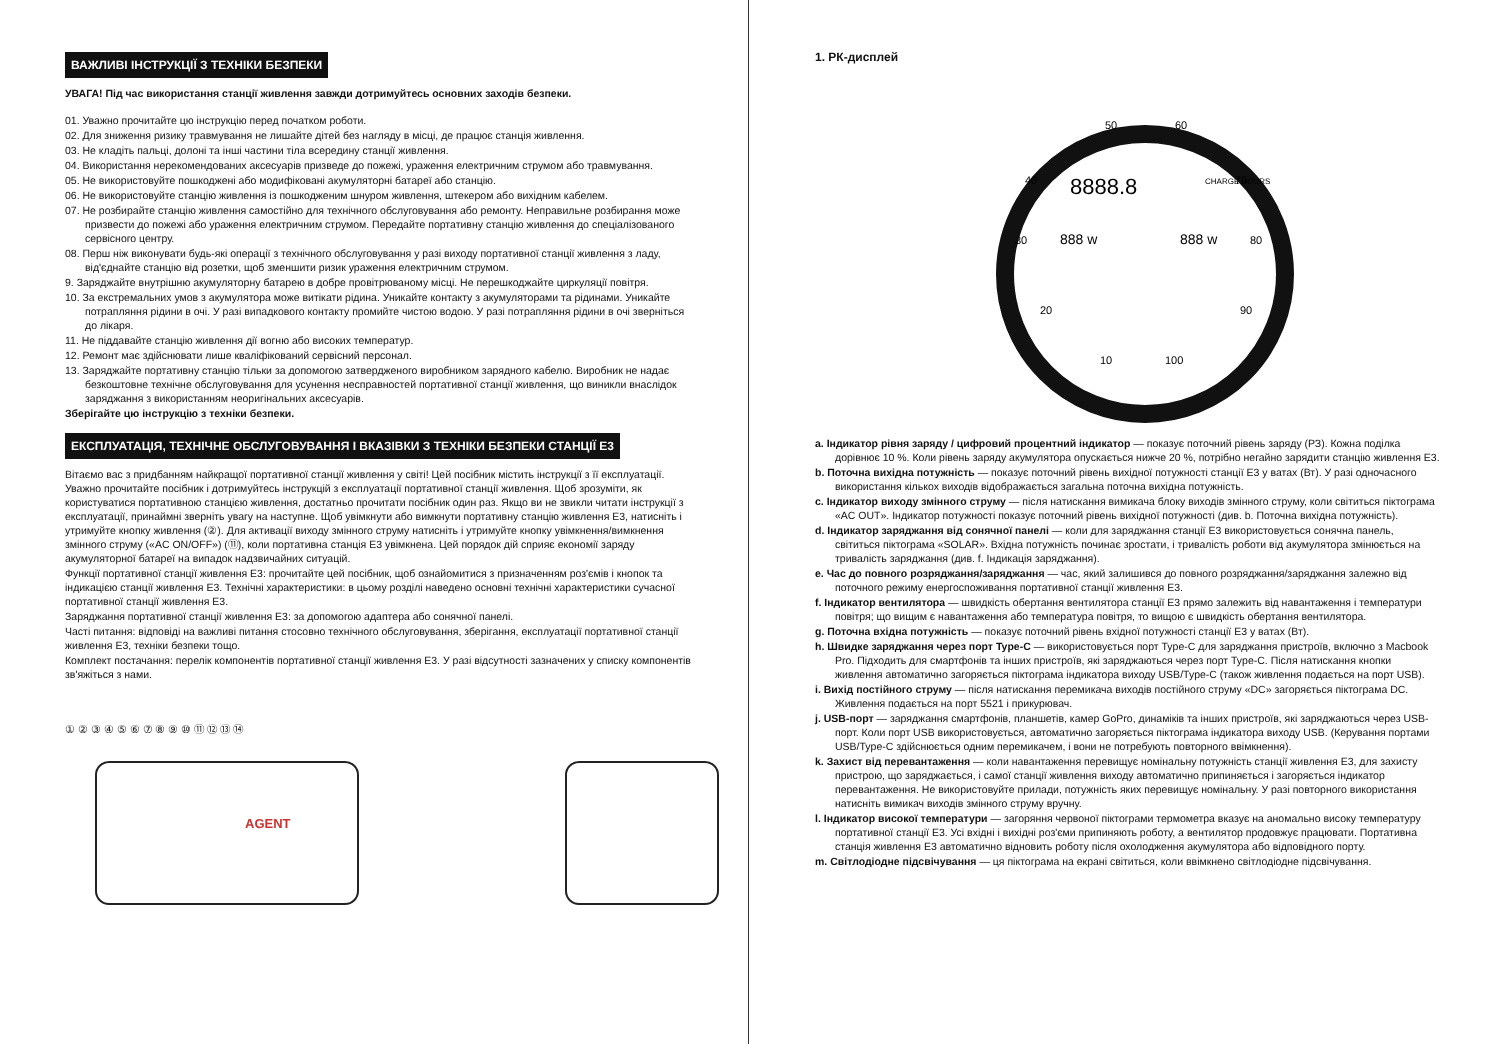ВАЖЛИВІ ІНСТРУКЦІЇ З ТЕХНІКИ БЕЗПЕКИ
УВАГА! Під час використання станції живлення завжди дотримуйтесь основних заходів безпеки.
01. Уважно прочитайте цю інструкцію перед початком роботи.
02. Для зниження ризику травмування не лишайте дітей без нагляду в місці, де працює станція живлення.
03. Не кладіть пальці, долоні та інші частини тіла всередину станції живлення.
04. Використання нерекомендованих аксесуарів призведе до пожежі, ураження електричним струмом або травмування.
05. Не використовуйте пошкоджені або модифіковані акумуляторні батареї або станцію.
06. Не використовуйте станцію живлення із пошкодженим шнуром живлення, штекером або вихідним кабелем.
07. Не розбирайте станцію живлення самостійно для технічного обслуговування або ремонту. Неправильне розбирання може призвести до пожежі або ураження електричним струмом. Передайте портативну станцію живлення до спеціалізованого сервісного центру.
08. Перш ніж виконувати будь-які операції з технічного обслуговування у разі виходу портативної станції живлення з ладу, від'єднайте станцію від розетки, щоб зменшити ризик ураження електричним струмом.
9. Заряджайте внутрішню акумуляторну батарею в добре провітрюваному місці. Не перешкоджайте циркуляції повітря.
10. За екстремальних умов з акумулятора може витікати рідина. Уникайте контакту з акумуляторами та рідинами. Уникайте потрапляння рідини в очі. У разі випадкового контакту промийте чистою водою. У разі потрапляння рідини в очі зверніться до лікаря.
11. Не піддавайте станцію живлення дії вогню або високих температур.
12. Ремонт має здійснювати лише кваліфікований сервісний персонал.
13. Заряджайте портативну станцію тільки за допомогою затвердженого виробником зарядного кабелю. Виробник не надає безкоштовне технічне обслуговування для усунення несправностей портативної станції живлення, що виникли внаслідок заряджання з використанням неоригінальних аксесуарів.
Зберігайте цю інструкцію з техніки безпеки.
ЕКСПЛУАТАЦІЯ, ТЕХНІЧНЕ ОБСЛУГОВУВАННЯ І ВКАЗІВКИ З ТЕХНІКИ БЕЗПЕКИ СТАНЦІЇ E3
Вітаємо вас з придбанням найкращої портативної станції живлення у світі! Цей посібник містить інструкції з її експлуатації. Уважно прочитайте посібник і дотримуйтесь інструкцій з експлуатації портативної станції живлення. Щоб зрозуміти, як користуватися портативною станцією живлення, достатньо прочитати посібник один раз. Якщо ви не звикли читати інструкції з експлуатації, принаймні зверніть увагу на наступне. Щоб увімкнути або вимкнути портативну станцію живлення E3, натисніть і утримуйте кнопку живлення (②). Для активації виходу змінного струму натисніть і утримуйте кнопку увімкнення/вимкнення змінного струму («AC ON/OFF») (⑪), коли портативна станція E3 увімкнена. Цей порядок дій сприяє економії заряду акумуляторної батареї на випадок надзвичайних ситуацій.
Функції портативної станції живлення E3: прочитайте цей посібник, щоб ознайомитися з призначенням роз'ємів і кнопок та індикацією станції живлення E3. Технічні характеристики: в цьому розділі наведено основні технічні характеристики сучасної портативної станції живлення E3.
Заряджання портативної станції живлення E3: за допомогою адаптера або сонячної панелі.
Часті питання: відповіді на важливі питання стосовно технічного обслуговування, зберігання, експлуатації портативної станції живлення E3, техніки безпеки тощо.
Комплект постачання: перелік компонентів портативної станції живлення E3. У разі відсутності зазначених у списку компонентів зв'яжіться з нами.
AGENT
① ② ③ ④ ⑤ ⑥ ⑦ ⑧ ⑨ ⑩ ⑪ ⑫ ⑬ ⑭
1. РК-дисплей
8888.8
CHARGE HOURS
888 w
888 w
50
60
40
70
30
80
20
90
10
100
a. Індикатор рівня заряду / цифровий процентний індикатор — показує поточний рівень заряду (РЗ). Кожна поділка дорівнює 10 %. Коли рівень заряду акумулятора опускається нижче 20 %, потрібно негайно зарядити станцію живлення E3.
b. Поточна вихідна потужність — показує поточний рівень вихідної потужності станції E3 у ватах (Вт). У разі одночасного використання кількох виходів відображається загальна поточна вихідна потужність.
c. Індикатор виходу змінного струму — після натискання вимикача блоку виходів змінного струму, коли світиться піктограма «AC OUT». Індикатор потужності показує поточний рівень вихідної потужності (див. b. Поточна вихідна потужність).
d. Індикатор заряджання від сонячної панелі — коли для заряджання станції E3 використовується сонячна панель, світиться піктограма «SOLAR». Вхідна потужність починає зростати, і тривалість роботи від акумулятора змінюється на тривалість заряджання (див. f. Індикація заряджання).
e. Час до повного розряджання/заряджання — час, який залишився до повного розряджання/заряджання залежно від поточного режиму енергоспоживання портативної станції живлення E3.
f. Індикатор вентилятора — швидкість обертання вентилятора станції E3 прямо залежить від навантаження і температури повітря; що вищим є навантаження або температура повітря, то вищою є швидкість обертання вентилятора.
g. Поточна вхідна потужність — показує поточний рівень вхідної потужності станції E3 у ватах (Вт).
h. Швидке заряджання через порт Type-C — використовується порт Type-C для заряджання пристроїв, включно з Macbook Pro. Підходить для смартфонів та інших пристроїв, які заряджаються через порт Type-C. Після натискання кнопки живлення автоматично загоряється піктограма індикатора виходу USB/Type-C (також живлення подається на порт USB).
i. Вихід постійного струму — після натискання перемикача виходів постійного струму «DC» загоряється піктограма DC. Живлення подається на порт 5521 і прикурювач.
j. USB-порт — заряджання смартфонів, планшетів, камер GoPro, динаміків та інших пристроїв, які заряджаються через USB-порт. Коли порт USB використовується, автоматично загоряється піктограма індикатора виходу USB. (Керування портами USB/Type-C здійснюється одним перемикачем, і вони не потребують повторного ввімкнення).
k. Захист від перевантаження — коли навантаження перевищує номінальну потужність станції живлення E3, для захисту пристрою, що заряджається, і самої станції живлення виходу автоматично припиняється і загоряється індикатор перевантаження. Не використовуйте прилади, потужність яких перевищує номінальну. У разі повторного використання натисніть вимикач виходів змінного струму вручну.
l. Індикатор високої температури — загоряння червоної піктограми термометра вказує на аномально високу температуру портативної станції E3. Усі вхідні і вихідні роз'єми припиняють роботу, а вентилятор продовжує працювати. Портативна станція живлення E3 автоматично відновить роботу після охолодження акумулятора або відповідного порту.
m. Світлодіодне підсвічування — ця піктограма на екрані світиться, коли ввімкнено світлодіодне підсвічування.